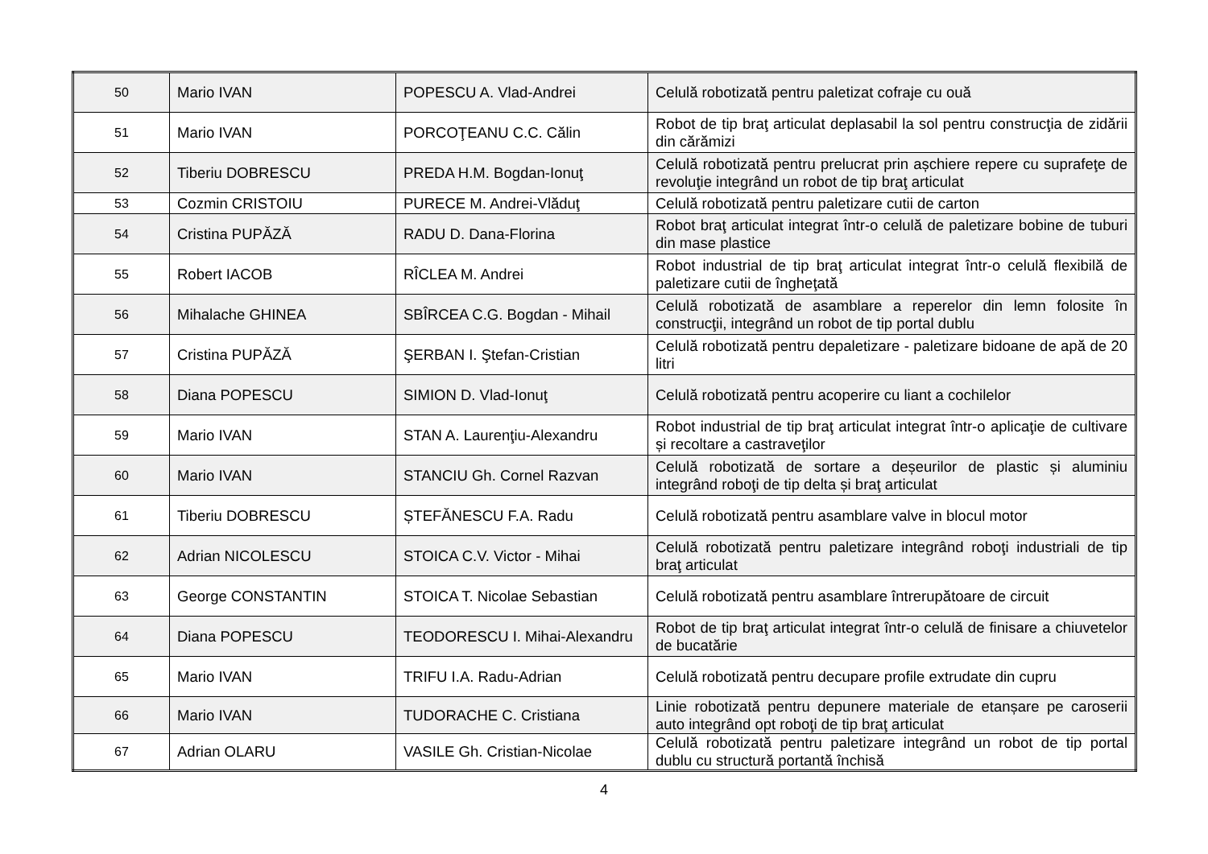| 50 | Mario IVAN | POPESCU A. Vlad-Andrei | Celulă robotizată pentru paletizat cofraje cu ouă |
| 51 | Mario IVAN | PORCOŢEANU C.C. Călin | Robot de tip braţ articulat deplasabil la sol pentru construcţia de zidării din cărămizi |
| 52 | Tiberiu DOBRESCU | PREDA H.M. Bogdan-Ionuţ | Celulă robotizată pentru prelucrat prin așchiere repere cu suprafeţe de revoluţie integrând un robot de tip braţ articulat |
| 53 | Cozmin CRISTOIU | PURECE M. Andrei-Vlăduţ | Celulă robotizată pentru paletizare cutii de carton |
| 54 | Cristina PUPĂZĂ | RADU D. Dana-Florina | Robot braţ articulat integrat într-o celulă de paletizare bobine de tuburi din mase plastice |
| 55 | Robert IACOB | RÎCLEA M. Andrei | Robot industrial de tip braţ articulat integrat într-o celulă flexibilă de paletizare cutii de îngheţată |
| 56 | Mihalache GHINEA | SBÎRCEA C.G. Bogdan - Mihail | Celulă robotizată de asamblare a reperelor din lemn folosite în construcţii, integrând un robot de tip portal dublu |
| 57 | Cristina PUPĂZĂ | ŞERBAN I. Ştefan-Cristian | Celulă robotizată pentru depaletizare - paletizare bidoane de apă de 20 litri |
| 58 | Diana POPESCU | SIMION D. Vlad-Ionuţ | Celulă robotizată pentru acoperire cu liant a cochilelor |
| 59 | Mario IVAN | STAN A. Laurenţiu-Alexandru | Robot industrial de tip braţ articulat integrat într-o aplicaţie de cultivare și recoltare a castraveţilor |
| 60 | Mario IVAN | STANCIU Gh. Cornel Razvan | Celulă robotizată de sortare a deșeurilor de plastic și aluminiu integrând roboţi de tip delta și braţ articulat |
| 61 | Tiberiu DOBRESCU | ȘTEFĂNESCU F.A. Radu | Celulă robotizată pentru asamblare valve in blocul motor |
| 62 | Adrian NICOLESCU | STOICA C.V. Victor - Mihai | Celulă robotizată pentru paletizare integrând roboţi industriali de tip braţ articulat |
| 63 | George CONSTANTIN | STOICA T. Nicolae Sebastian | Celulă robotizată pentru asamblare întrerupătoare de circuit |
| 64 | Diana POPESCU | TEODORESCU I. Mihai-Alexandru | Robot de tip braţ articulat integrat într-o celulă de finisare a chiuvetelor de bucatărie |
| 65 | Mario IVAN | TRIFU I.A. Radu-Adrian | Celulă robotizată pentru decupare profile extrudate din cupru |
| 66 | Mario IVAN | TUDORACHE C. Cristiana | Linie robotizată pentru depunere materiale de etanșare pe caroserii auto integrând opt roboţi de tip braţ articulat |
| 67 | Adrian OLARU | VASILE Gh. Cristian-Nicolae | Celulă robotizată pentru paletizare integrând un robot de tip portal dublu cu structură portantă închisă |
4